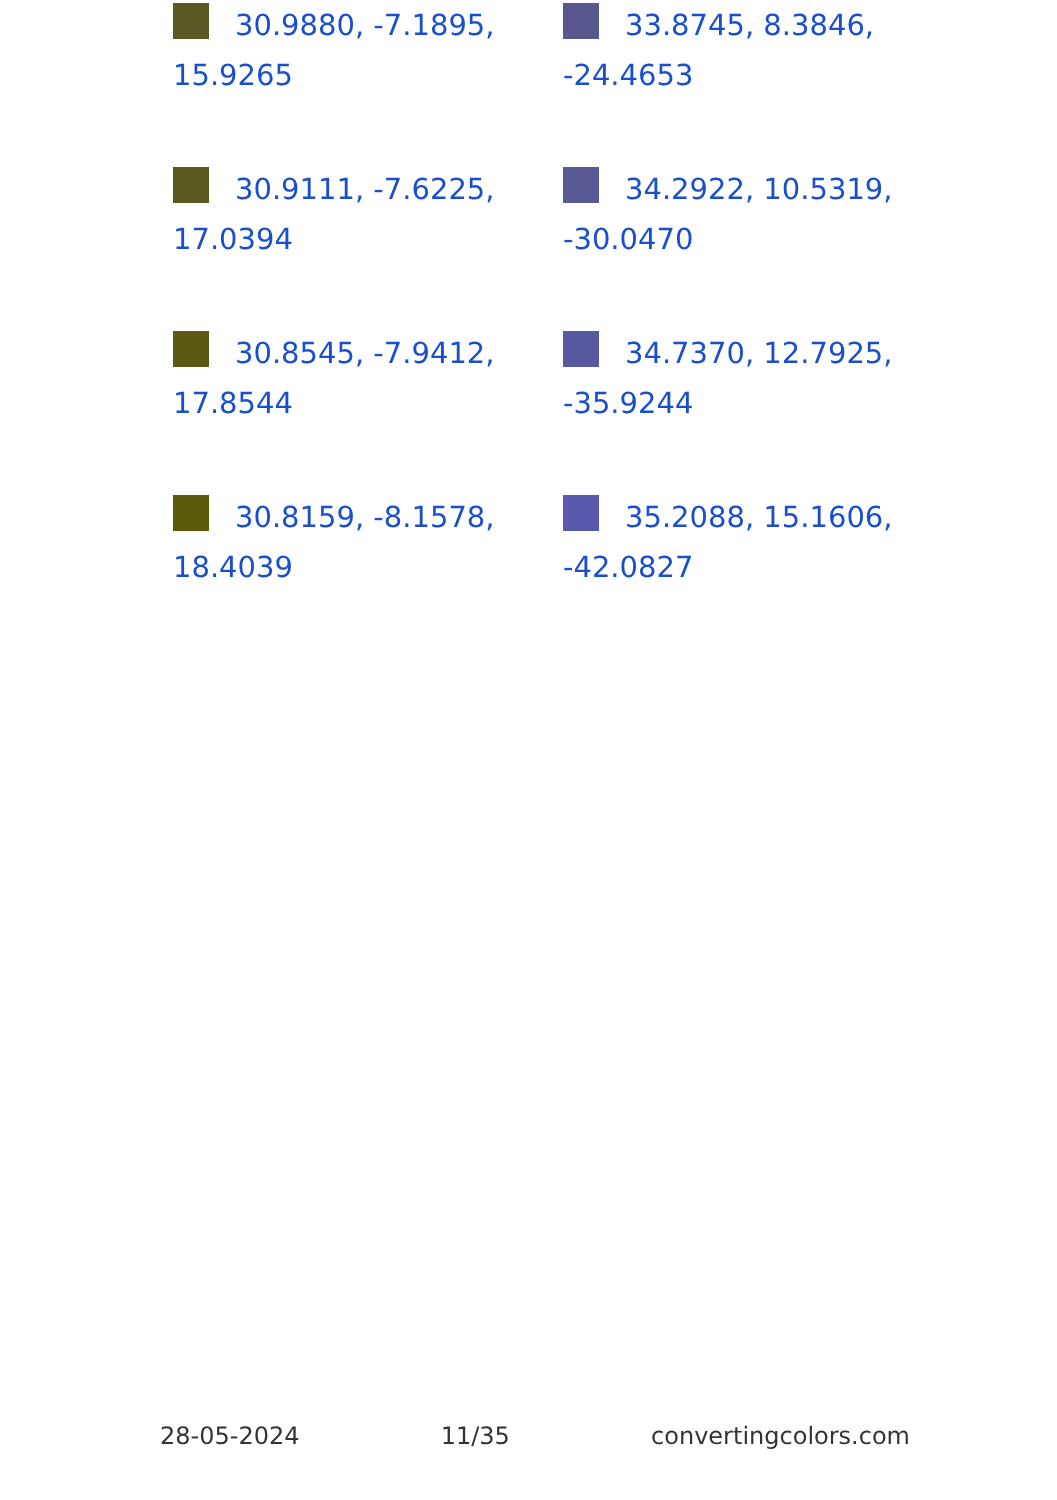30.9880, -7.1895, 15.9265
33.8745, 8.3846, -24.4653
30.9111, -7.6225, 17.0394
34.2922, 10.5319, -30.0470
30.8545, -7.9412, 17.8544
34.7370, 12.7925, -35.9244
30.8159, -8.1578, 18.4039
35.2088, 15.1606, -42.0827
28-05-2024 11/35 convertingcolors.com